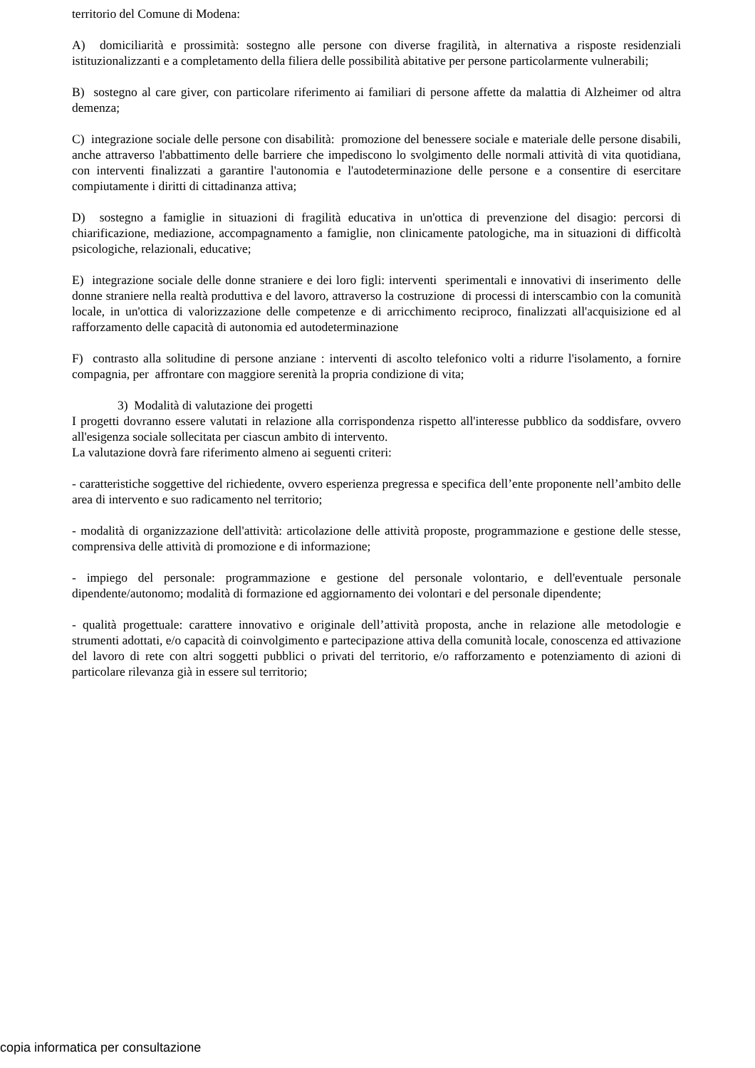territorio del Comune di Modena:
A) domiciliarità e prossimità: sostegno alle persone con diverse fragilità, in alternativa a risposte residenziali istituzionalizzanti e a completamento della filiera delle possibilità abitative per persone particolarmente vulnerabili;
B) sostegno al care giver, con particolare riferimento ai familiari di persone affette da malattia di Alzheimer od altra demenza;
C) integrazione sociale delle persone con disabilità: promozione del benessere sociale e materiale delle persone disabili, anche attraverso l'abbattimento delle barriere che impediscono lo svolgimento delle normali attività di vita quotidiana, con interventi finalizzati a garantire l'autonomia e l'autodeterminazione delle persone e a consentire di esercitare compiutamente i diritti di cittadinanza attiva;
D) sostegno a famiglie in situazioni di fragilità educativa in un'ottica di prevenzione del disagio: percorsi di chiarificazione, mediazione, accompagnamento a famiglie, non clinicamente patologiche, ma in situazioni di difficoltà psicologiche, relazionali, educative;
E) integrazione sociale delle donne straniere e dei loro figli: interventi sperimentali e innovativi di inserimento delle donne straniere nella realtà produttiva e del lavoro, attraverso la costruzione di processi di interscambio con la comunità locale, in un'ottica di valorizzazione delle competenze e di arricchimento reciproco, finalizzati all'acquisizione ed al rafforzamento delle capacità di autonomia ed autodeterminazione
F) contrasto alla solitudine di persone anziane : interventi di ascolto telefonico volti a ridurre l'isolamento, a fornire compagnia, per affrontare con maggiore serenità la propria condizione di vita;
3) Modalità di valutazione dei progetti
I progetti dovranno essere valutati in relazione alla corrispondenza rispetto all'interesse pubblico da soddisfare, ovvero all'esigenza sociale sollecitata per ciascun ambito di intervento.
La valutazione dovrà fare riferimento almeno ai seguenti criteri:
- caratteristiche soggettive del richiedente, ovvero esperienza pregressa e specifica dell’ente proponente nell’ambito delle area di intervento e suo radicamento nel territorio;
- modalità di organizzazione dell'attività: articolazione delle attività proposte, programmazione e gestione delle stesse, comprensiva delle attività di promozione e di informazione;
- impiego del personale: programmazione e gestione del personale volontario, e dell'eventuale personale dipendente/autonomo; modalità di formazione ed aggiornamento dei volontari e del personale dipendente;
- qualità progettuale: carattere innovativo e originale dell’attività proposta, anche in relazione alle metodologie e strumenti adottati, e/o capacità di coinvolgimento e partecipazione attiva della comunità locale, conoscenza ed attivazione del lavoro di rete con altri soggetti pubblici o privati del territorio, e/o rafforzamento e potenziamento di azioni di particolare rilevanza già in essere sul territorio;
copia informatica per consultazione